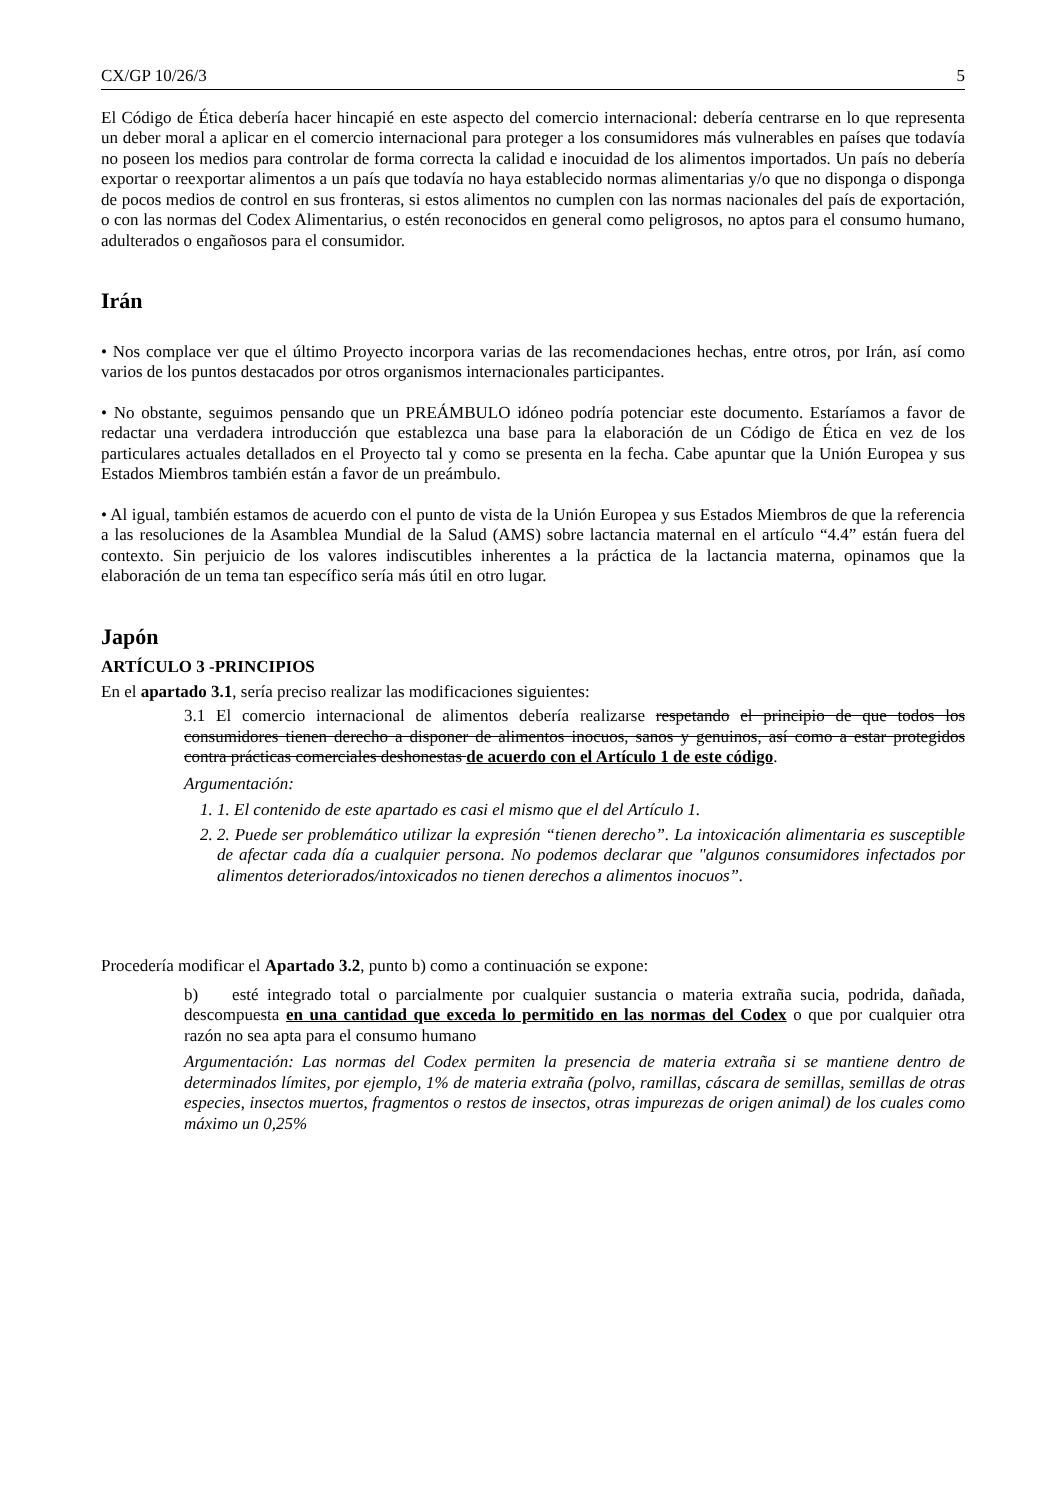CX/GP 10/26/3 5
El Código de Ética debería hacer hincapié en este aspecto del comercio internacional: debería centrarse en lo que representa un deber moral a aplicar en el comercio internacional para proteger a los consumidores más vulnerables en países que todavía no poseen los medios para controlar de forma correcta la calidad e inocuidad de los alimentos importados. Un país no debería exportar o reexportar alimentos a un país que todavía no haya establecido normas alimentarias y/o que no disponga o disponga de pocos medios de control en sus fronteras, si estos alimentos no cumplen con las normas nacionales del país de exportación, o con las normas del Codex Alimentarius, o estén reconocidos en general como peligrosos, no aptos para el consumo humano, adulterados o engañosos para el consumidor.
Irán
• Nos complace ver que el último Proyecto incorpora varias de las recomendaciones hechas, entre otros, por Irán, así como varios de los puntos destacados por otros organismos internacionales participantes.
• No obstante, seguimos pensando que un PREÁMBULO idóneo podría potenciar este documento. Estaríamos a favor de redactar una verdadera introducción que establezca una base para la elaboración de un Código de Ética en vez de los particulares actuales detallados en el Proyecto tal y como se presenta en la fecha. Cabe apuntar que la Unión Europea y sus Estados Miembros también están a favor de un preámbulo.
• Al igual, también estamos de acuerdo con el punto de vista de la Unión Europea y sus Estados Miembros de que la referencia a las resoluciones de la Asamblea Mundial de la Salud (AMS) sobre lactancia maternal en el artículo “4.4” están fuera del contexto. Sin perjuicio de los valores indiscutibles inherentes a la práctica de la lactancia materna, opinamos que la elaboración de un tema tan específico sería más útil en otro lugar.
Japón
ARTÍCULO 3 -PRINCIPIOS
En el apartado 3.1, sería preciso realizar las modificaciones siguientes:
3.1 El comercio internacional de alimentos debería realizarse respetando el principio de que todos los consumidores tienen derecho a disponer de alimentos inocuos, sanos y genuinos, así como a estar protegidos contra prácticas comerciales deshonestas de acuerdo con el Artículo 1 de este código.
Argumentación:
1. 1. El contenido de este apartado es casi el mismo que el del Artículo 1.
2. 2. Puede ser problemático utilizar la expresión “tienen derecho”. La intoxicación alimentaria es susceptible de afectar cada día a cualquier persona. No podemos declarar que "algunos consumidores infectados por alimentos deteriorados/intoxicados no tienen derechos a alimentos inocuos”.
Procedería modificar el Apartado 3.2, punto b) como a continuación se expone:
b) esté integrado total o parcialmente por cualquier sustancia o materia extraña sucia, podrida, dañada, descompuesta en una cantidad que exceda lo permitido en las normas del Codex o que por cualquier otra razón no sea apta para el consumo humano
Argumentación: Las normas del Codex permiten la presencia de materia extraña si se mantiene dentro de determinados límites, por ejemplo, 1% de materia extraña (polvo, ramillas, cáscara de semillas, semillas de otras especies, insectos muertos, fragmentos o restos de insectos, otras impurezas de origen animal) de los cuales como máximo un 0,25%